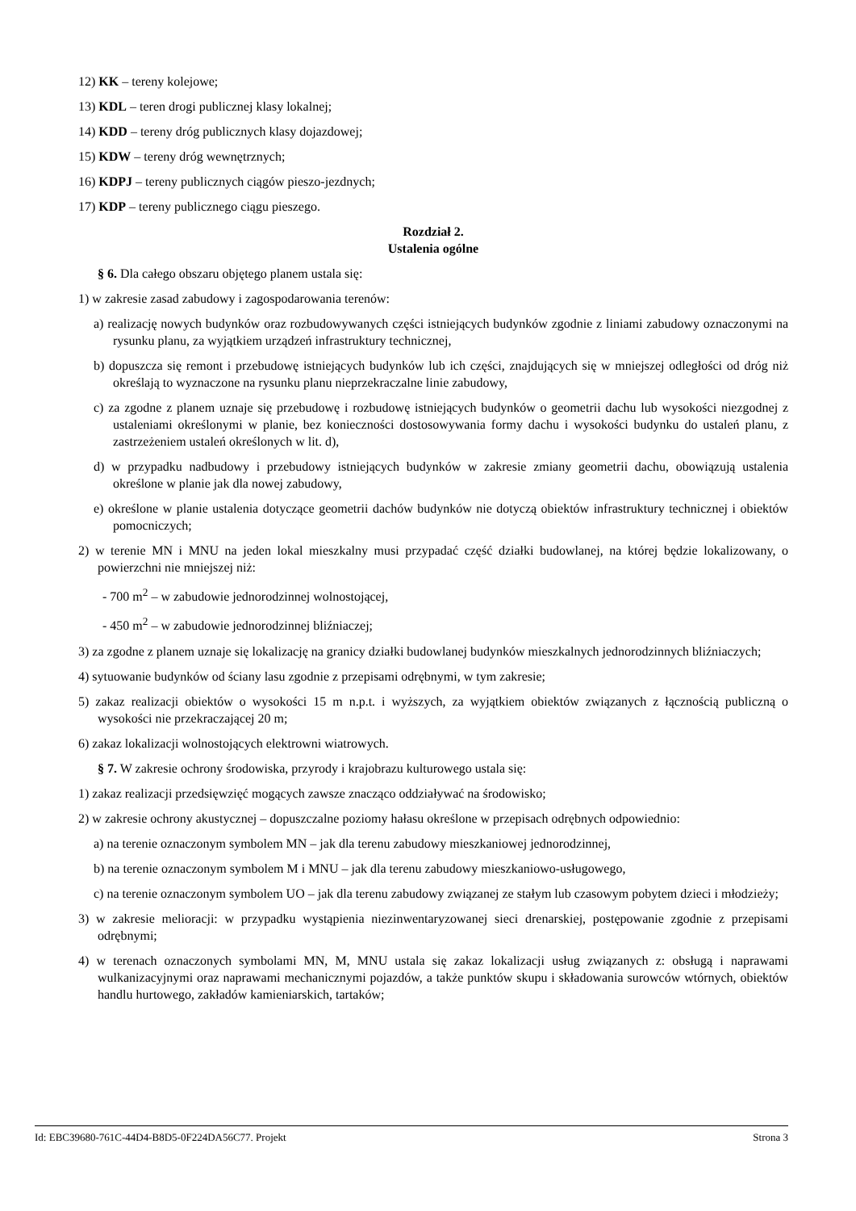12) KK – tereny kolejowe;
13) KDL – teren drogi publicznej klasy lokalnej;
14) KDD – tereny dróg publicznych klasy dojazdowej;
15) KDW – tereny dróg wewnętrznych;
16) KDPJ – tereny publicznych ciągów pieszo-jezdnych;
17) KDP – tereny publicznego ciągu pieszego.
Rozdział 2.
Ustalenia ogólne
§ 6. Dla całego obszaru objętego planem ustala się:
1) w zakresie zasad zabudowy i zagospodarowania terenów:
a) realizację nowych budynków oraz rozbudowywanych części istniejących budynków zgodnie z liniami zabudowy oznaczonymi na rysunku planu, za wyjątkiem urządzeń infrastruktury technicznej,
b) dopuszcza się remont i przebudowę istniejących budynków lub ich części, znajdujących się w mniejszej odległości od dróg niż określają to wyznaczone na rysunku planu nieprzekraczalne linie zabudowy,
c) za zgodne z planem uznaje się przebudowę i rozbudowę istniejących budynków o geometrii dachu lub wysokości niezgodnej z ustaleniami określonymi w planie, bez konieczności dostosowywania formy dachu i wysokości budynku do ustaleń planu, z zastrzeżeniem ustaleń określonych w lit. d),
d) w przypadku nadbudowy i przebudowy istniejących budynków w zakresie zmiany geometrii dachu, obowiązują ustalenia określone w planie jak dla nowej zabudowy,
e) określone w planie ustalenia dotyczące geometrii dachów budynków nie dotyczą obiektów infrastruktury technicznej i obiektów pomocniczych;
2) w terenie MN i MNU na jeden lokal mieszkalny musi przypadać część działki budowlanej, na której będzie lokalizowany, o powierzchni nie mniejszej niż:
- 700 m<sup>2</sup> – w zabudowie jednorodzinnej wolnostojącej,
- 450 m<sup>2</sup> – w zabudowie jednorodzinnej bliźniaczej;
3) za zgodne z planem uznaje się lokalizację na granicy działki budowlanej budynków mieszkalnych jednorodzinnych bliźniaczych;
4) sytuowanie budynków od ściany lasu zgodnie z przepisami odrębnymi, w tym zakresie;
5) zakaz realizacji obiektów o wysokości 15 m n.p.t. i wyższych, za wyjątkiem obiektów związanych z łącznością publiczną o wysokości nie przekraczającej 20 m;
6) zakaz lokalizacji wolnostojących elektrowni wiatrowych.
§ 7. W zakresie ochrony środowiska, przyrody i krajobrazu kulturowego ustala się:
1) zakaz realizacji przedsięwzięć mogących zawsze znacząco oddziaływać na środowisko;
2) w zakresie ochrony akustycznej – dopuszczalne poziomy hałasu określone w przepisach odrębnych odpowiednio:
a) na terenie oznaczonym symbolem MN – jak dla terenu zabudowy mieszkaniowej jednorodzinnej,
b) na terenie oznaczonym symbolem M i MNU – jak dla terenu zabudowy mieszkaniowo-usługowego,
c) na terenie oznaczonym symbolem UO – jak dla terenu zabudowy związanej ze stałym lub czasowym pobytem dzieci i młodzieży;
3) w zakresie melioracji: w przypadku wystąpienia niezinwentaryzowanej sieci drenarskiej, postępowanie zgodnie z przepisami odrębnymi;
4) w terenach oznaczonych symbolami MN, M, MNU ustala się zakaz lokalizacji usług związanych z: obsługą i naprawami wulkanizacyjnymi oraz naprawami mechanicznymi pojazdów, a także punktów skupu i składowania surowców wtórnych, obiektów handlu hurtowego, zakładów kamieniarskich, tartaków;
Id: EBC39680-761C-44D4-B8D5-0F224DA56C77. Projekt Strona 3